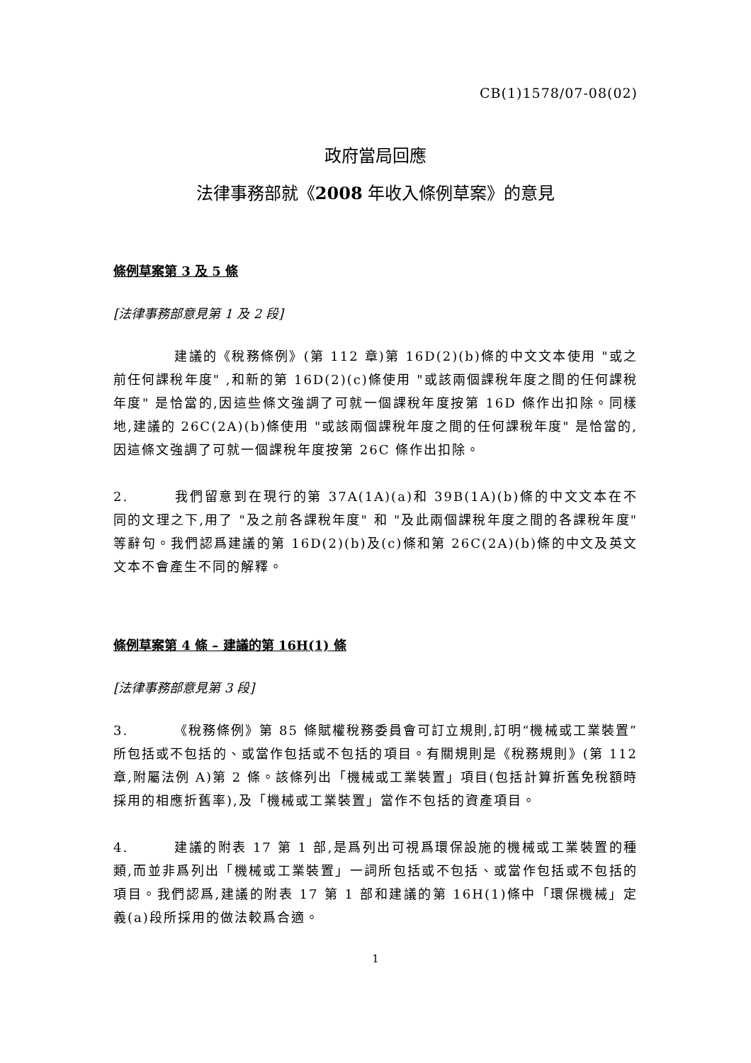CB(1)1578/07-08(02)
政府當局回應
法律事務部就《2008 年收入條例草案》的意見
條例草案第 3 及 5 條
[法律事務部意見第 1 及 2 段]
建議的《稅務條例》(第 112 章)第 16D(2)(b)條的中文文本使用 "或之前任何課稅年度" ,和新的第 16D(2)(c)條使用 "或該兩個課稅年度之間的任何課稅年度" 是恰當的,因這些條文強調了可就一個課稅年度按第 16D 條作出扣除。同樣地,建議的 26C(2A)(b)條使用 "或該兩個課稅年度之間的任何課稅年度" 是恰當的,因這條文強調了可就一個課稅年度按第 26C 條作出扣除。
2. 我們留意到在現行的第 37A(1A)(a)和 39B(1A)(b)條的中文文本在不同的文理之下,用了 "及之前各課稅年度" 和 "及此兩個課稅年度之間的各課稅年度" 等辭句。我們認爲建議的第 16D(2)(b)及(c)條和第 26C(2A)(b)條的中文及英文文本不會產生不同的解釋。
條例草案第 4 條 – 建議的第 16H(1) 條
[法律事務部意見第 3 段]
3. 《稅務條例》第 85 條賦權稅務委員會可訂立規則,訂明“機械或工業裝置”所包括或不包括的、或當作包括或不包括的項目。有關規則是《稅務規則》(第 112 章,附屬法例 A)第 2 條。該條列出「機械或工業裝置」項目(包括計算折舊免稅額時採用的相應折舊率),及「機械或工業裝置」當作不包括的資產項目。
4. 建議的附表 17 第 1 部,是爲列出可視爲環保設施的機械或工業裝置的種類,而並非爲列出「機械或工業裝置」一詞所包括或不包括、或當作包括或不包括的項目。我們認爲,建議的附表 17 第 1 部和建議的第 16H(1)條中「環保機械」定義(a)段所採用的做法較爲合適。
1